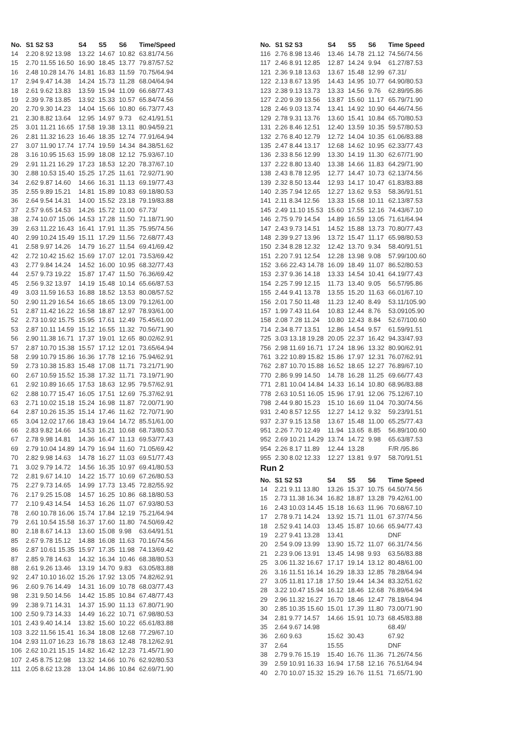| No. | S1 S2 S3 | S4 | S5 | S6 | Time/Speed |
| --- | --- | --- | --- | --- | --- |
| 14 | 2.20 8.92 13.98 | 13.22 | 14.67 | 10.82 | 63.81/74.56 |
| 15 | 2.70 11.55 16.50 | 16.90 | 18.45 | 13.77 | 79.87/57.52 |
| 16 | 2.48 10.28 14.76 | 14.81 | 16.83 | 11.59 | 70.75/64.94 |
| 17 | 2.94 9.47 14.38 | 14.24 | 15.73 | 11.28 | 68.04/64.94 |
| 18 | 2.61 9.62 13.83 | 13.59 | 15.94 | 11.09 | 66.68/77.43 |
| 19 | 2.39 9.78 13.85 | 13.92 | 15.33 | 10.57 | 65.84/74.56 |
| 20 | 2.70 9.30 14.23 | 14.04 | 15.66 | 10.80 | 66.73/77.43 |
| 21 | 2.30 8.82 13.64 | 12.95 | 14.97 | 9.73 | 62.41/91.51 |
| 25 | 3.01 11.21 16.65 | 17.58 | 19.38 | 13.11 | 80.94/59.21 |
| 26 | 2.81 11.32 16.23 | 16.46 | 18.35 | 12.74 | 77.91/64.94 |
| 27 | 3.07 11.90 17.74 | 17.74 | 19.59 | 14.34 | 84.38/51.62 |
| 28 | 3.16 10.95 15.63 | 15.99 | 18.08 | 12.12 | 75.93/67.10 |
| 29 | 2.91 11.21 16.29 | 17.23 | 18.53 | 12.20 | 78.37/67.10 |
| 30 | 2.88 10.53 15.40 | 15.25 | 17.25 | 11.61 | 72.92/71.90 |
| 34 | 2.62 9.87 14.60 | 14.66 | 16.31 | 11.13 | 69.19/77.43 |
| 35 | 2.55 9.89 15.21 | 14.81 | 15.89 | 10.83 | 69.18/80.53 |
| 36 | 2.64 9.54 14.31 | 14.00 | 15.52 | 23.18 | 79.19/83.88 |
| 37 | 2.57 9.65 14.53 | 14.26 | 15.72 | 11.00 | 67.73/ |
| 38 | 2.74 10.07 15.06 | 14.53 | 17.28 | 11.50 | 71.18/71.90 |
| 39 | 2.63 11.22 16.43 | 16.41 | 17.91 | 11.35 | 75.95/74.56 |
| 40 | 2.99 10.24 15.49 | 15.11 | 17.29 | 11.56 | 72.68/77.43 |
| 41 | 2.58 9.97 14.26 | 14.79 | 16.27 | 11.54 | 69.41/69.42 |
| 42 | 2.72 10.42 15.62 | 15.69 | 17.07 | 12.01 | 73.53/69.42 |
| 43 | 2.77 9.84 14.24 | 14.52 | 16.00 | 10.95 | 68.32/77.43 |
| 44 | 2.57 9.73 19.22 | 15.87 | 17.47 | 11.50 | 76.36/69.42 |
| 45 | 2.56 9.32 13.97 | 14.19 | 15.48 | 10.14 | 65.66/87.53 |
| 49 | 3.03 11.59 16.53 | 16.88 | 18.52 | 13.53 | 80.08/57.52 |
| 50 | 2.90 11.29 16.54 | 16.65 | 18.65 | 13.09 | 79.12/61.00 |
| 51 | 2.87 11.42 16.22 | 16.58 | 18.87 | 12.97 | 78.93/61.00 |
| 52 | 2.73 10.92 15.75 | 15.95 | 17.61 | 12.49 | 75.45/61.00 |
| 53 | 2.87 10.11 14.59 | 15.12 | 16.55 | 11.32 | 70.56/71.90 |
| 56 | 2.90 11.38 16.71 | 17.37 | 19.01 | 12.65 | 80.02/62.91 |
| 57 | 2.87 10.70 15.38 | 15.57 | 17.12 | 12.01 | 73.65/64.94 |
| 58 | 2.99 10.79 15.86 | 16.36 | 17.78 | 12.16 | 75.94/62.91 |
| 59 | 2.73 10.38 15.83 | 15.48 | 17.08 | 11.71 | 73.21/71.90 |
| 60 | 2.67 10.59 15.52 | 15.38 | 17.32 | 11.71 | 73.19/71.90 |
| 61 | 2.92 10.89 16.65 | 17.53 | 18.63 | 12.95 | 79.57/62.91 |
| 62 | 2.88 10.77 15.47 | 16.05 | 17.51 | 12.69 | 75.37/62.91 |
| 63 | 2.71 10.02 15.18 | 15.24 | 16.98 | 11.87 | 72.00/71.90 |
| 64 | 2.87 10.26 15.35 | 15.14 | 17.46 | 11.62 | 72.70/71.90 |
| 65 | 3.04 12.02 17.66 | 18.43 | 19.64 | 14.72 | 85.51/61.00 |
| 66 | 2.83 9.82 14.66 | 14.53 | 16.21 | 10.68 | 68.73/80.53 |
| 67 | 2.78 9.98 14.81 | 14.36 | 16.47 | 11.13 | 69.53/77.43 |
| 69 | 2.79 10.04 14.89 | 14.79 | 16.94 | 11.60 | 71.05/69.42 |
| 70 | 2.82 9.98 14.63 | 14.78 | 16.27 | 11.03 | 69.51/77.43 |
| 71 | 3.02 9.79 14.72 | 14.56 | 16.35 | 10.97 | 69.41/80.53 |
| 72 | 2.81 9.67 14.10 | 14.22 | 15.77 | 10.69 | 67.26/80.53 |
| 75 | 2.27 9.73 14.65 | 14.99 | 17.73 | 13.45 | 72.82/55.92 |
| 76 | 2.17 9.25 15.08 | 14.57 | 16.25 | 10.86 | 68.18/80.53 |
| 77 | 2.10 9.43 14.54 | 14.53 | 16.26 | 11.07 | 67.93/80.53 |
| 78 | 2.60 10.78 16.06 | 15.74 | 17.84 | 12.19 | 75.21/64.94 |
| 79 | 2.61 10.54 15.58 | 16.37 | 17.60 | 11.80 | 74.50/69.42 |
| 80 | 2.18 8.67 14.13 | 13.60 | 15.08 | 9.98 | 63.64/91.51 |
| 85 | 2.67 9.78 15.12 | 14.88 | 16.08 | 11.63 | 70.16/74.56 |
| 86 | 2.87 10.61 15.35 | 15.97 | 17.35 | 11.98 | 74.13/69.42 |
| 87 | 2.85 9.78 14.63 | 14.32 | 16.34 | 10.46 | 68.38/80.53 |
| 88 | 2.61 9.26 13.46 | 13.19 | 14.70 | 9.83 | 63.05/83.88 |
| 92 | 2.47 10.10 16.02 | 15.26 | 17.92 | 13.05 | 74.82/62.91 |
| 96 | 2.60 9.76 14.49 | 14.31 | 16.09 | 10.78 | 68.03/77.43 |
| 98 | 2.31 9.50 14.56 | 14.42 | 15.85 | 10.84 | 67.48/77.43 |
| 99 | 2.38 9.71 14.31 | 14.37 | 15.90 | 11.13 | 67.80/71.90 |
| 100 | 2.50 9.73 14.33 | 14.49 | 16.22 | 10.71 | 67.98/80.53 |
| 101 | 2.43 9.40 14.14 | 13.82 | 15.60 | 10.22 | 65.61/83.88 |
| 103 | 3.22 11.56 15.41 | 16.34 | 18.08 | 12.68 | 77.29/67.10 |
| 104 | 2.93 11.07 16.23 | 16.78 | 18.63 | 12.48 | 78.12/62.91 |
| 106 | 2.62 10.21 15.15 | 14.82 | 16.42 | 12.23 | 71.45/71.90 |
| 107 | 2.45 8.75 12.98 | 13.32 | 14.66 | 10.76 | 62.92/80.53 |
| 111 | 2.05 8.62 13.28 | 13.04 | 14.86 | 10.84 | 62.69/71.90 |
| No. | S1 S2 S3 | S4 | S5 | S6 | Time Speed |
| --- | --- | --- | --- | --- | --- |
| 116 | 2.76 8.98 13.46 | 13.46 | 14.78 | 21.12 | 74.56/74.56 |
| 117 | 2.46 8.91 12.85 | 12.87 | 14.24 | 9.94 | 61.27/87.53 |
| 121 | 2.36 9.18 13.63 | 13.67 | 15.48 | 12.99 | 67.31/ |
| 122 | 2.13 8.67 13.95 | 14.43 | 14.95 | 10.77 | 64.90/80.53 |
| 123 | 2.38 9.13 13.73 | 13.33 | 14.56 | 9.76 | 62.89/95.86 |
| 127 | 2.20 9.39 13.56 | 13.87 | 15.60 | 11.17 | 65.79/71.90 |
| 128 | 2.46 9.03 13.74 | 13.41 | 14.92 | 10.90 | 64.46/74.56 |
| 129 | 2.78 9.31 13.76 | 13.60 | 15.41 | 10.84 | 65.70/80.53 |
| 131 | 2.26 8.46 12.51 | 12.40 | 13.59 | 10.35 | 59.57/80.53 |
| 132 | 2.76 8.40 12.79 | 12.72 | 14.04 | 10.35 | 61.06/83.88 |
| 135 | 2.47 8.44 13.17 | 12.68 | 14.62 | 10.95 | 62.33/77.43 |
| 136 | 2.33 8.56 12.99 | 13.30 | 14.19 | 11.30 | 62.67/71.90 |
| 137 | 2.22 8.80 13.40 | 13.38 | 14.66 | 11.83 | 64.29/71.90 |
| 138 | 2.43 8.78 12.95 | 12.77 | 14.47 | 10.73 | 62.13/74.56 |
| 139 | 2.32 8.50 13.44 | 12.93 | 14.17 | 10.47 | 61.83/83.88 |
| 140 | 2.35 7.94 12.65 | 12.27 | 13.62 | 9.53 | 58.36/91.51 |
| 141 | 2.11 8.34 12.56 | 13.33 | 15.68 | 10.11 | 62.13/87.53 |
| 145 | 2.49 11.10 15.53 | 15.60 | 17.55 | 12.16 | 74.43/67.10 |
| 146 | 2.75 9.79 14.54 | 14.89 | 16.59 | 13.05 | 71.61/64.94 |
| 147 | 2.43 9.73 14.51 | 14.52 | 15.88 | 13.73 | 70.80/77.43 |
| 148 | 2.39 9.27 13.96 | 13.72 | 15.47 | 11.17 | 65.98/80.53 |
| 150 | 2.34 8.28 12.32 | 12.42 | 13.70 | 9.34 | 58.40/91.51 |
| 151 | 2.20 7.91 12.54 | 12.28 | 13.98 | 9.08 | 57.99/100.60 |
| 152 | 3.66 22.43 14.78 | 16.09 | 18.49 | 11.07 | 86.52/80.53 |
| 153 | 2.37 9.36 14.18 | 13.33 | 14.54 | 10.41 | 64.19/77.43 |
| 154 | 2.25 7.99 12.15 | 11.73 | 13.40 | 9.05 | 56.57/95.86 |
| 155 | 2.44 9.41 13.78 | 13.55 | 15.20 | 11.63 | 66.01/67.10 |
| 156 | 2.01 7.50 11.48 | 11.23 | 12.40 | 8.49 | 53.11/105.90 |
| 157 | 1.99 7.43 11.64 | 10.83 | 12.44 | 8.76 | 53.09105.90 |
| 158 | 2.08 7.28 11.24 | 10.80 | 12.43 | 8.84 | 52.67/100.60 |
| 714 | 2.34 8.77 13.51 | 12.86 | 14.54 | 9.57 | 61.59/91.51 |
| 725 | 3.03 13.18 19.28 | 20.05 | 22.37 | 16.42 | 94.33/47.93 |
| 756 | 2.98 11.69 16.71 | 17.24 | 18.96 | 13.32 | 80.90/62.91 |
| 761 | 3.22 10.89 15.82 | 15.86 | 17.97 | 12.31 | 76.07/62.91 |
| 762 | 2.87 10.70 15.88 | 16.52 | 18.65 | 12.27 | 76.89/67.10 |
| 770 | 2.86 9.99 14.50 | 14.78 | 16.28 | 11.25 | 69.66/77.43 |
| 771 | 2.81 10.04 14.84 | 14.33 | 16.14 | 10.80 | 68.96/83.88 |
| 778 | 2.63 10.51 16.05 | 15.96 | 17.91 | 12.06 | 75.12/67.10 |
| 798 | 2.44 9.80 15.23 | 15.10 | 16.69 | 11.04 | 70.30/74.56 |
| 931 | 2.40 8.57 12.55 | 12.27 | 14.12 | 9.32 | 59.23/91.51 |
| 937 | 2.37 9.15 13.58 | 13.67 | 15.48 | 11.00 | 65.25/77.43 |
| 951 | 2.26 7.70 12.49 | 11.94 | 13.65 | 8.85 | 56.89/100.60 |
| 952 | 2.69 10.21 14.29 | 13.74 | 14.72 | 9.98 | 65.63/87.53 |
| 954 | 2.26 8.17 11.89 | 12.44 | 13.28 | | F/R /95.86 |
| 955 | 2.30 8.02 12.33 | 12.27 | 13.81 | 9.97 | 58.70/91.51 |
Run 2
| No. | S1 S2 S3 | S4 | S5 | S6 | Time Speed |
| --- | --- | --- | --- | --- | --- |
| 14 | 2.21 9.11 13.80 | 13.26 | 15.37 | 10.75 | 64.50/74.56 |
| 15 | 2.73 11.38 16.34 | 16.82 | 18.87 | 13.28 | 79.42/61.00 |
| 16 | 2.43 10.03 14.45 | 15.18 | 16.63 | 11.96 | 70.68/67.10 |
| 17 | 2.78 9.71 14.24 | 13.92 | 15.71 | 11.01 | 67.37/74.56 |
| 18 | 2.52 9.41 14.03 | 13.45 | 15.87 | 10.66 | 65.94/77.43 |
| 19 | 2.27 9.41 13.28 | 13.41 | | | DNF |
| 20 | 2.54 9.09 13.99 | 13.90 | 15.72 | 11.07 | 66.31/74.56 |
| 21 | 2.23 9.06 13.91 | 13.45 | 14.98 | 9.93 | 63.56/83.88 |
| 25 | 3.06 11.32 16.67 | 17.17 | 19.14 | 13.12 | 80.48/61.00 |
| 26 | 3.16 11.51 16.14 | 16.29 | 18.33 | 12.85 | 78.28/64.94 |
| 27 | 3.05 11.81 17.18 | 17.50 | 19.44 | 14.34 | 83.32/51.62 |
| 28 | 3.22 10.47 15.94 | 16.12 | 18.46 | 12.68 | 76.89/64.94 |
| 29 | 2.96 11.32 16.27 | 16.70 | 18.46 | 12.47 | 78.18/64.94 |
| 30 | 2.85 10.35 15.60 | 15.01 | 17.39 | 11.80 | 73.00/71.90 |
| 34 | 2.81 9.77 14.57 | 14.66 | 15.91 | 10.73 | 68.45/83.88 |
| 35 | 2.64 9.67 14.98 | | | | 68.49/ |
| 36 | 2.60 9.63 | 15.62 | 30.43 | | 67.92 |
| 37 | 2.64 | 15.55 | | | DNF |
| 38 | 2.79 9.76 15.19 | 15.40 | 16.76 | 11.36 | 71.26/74.56 |
| 39 | 2.59 10.91 16.33 | 16.94 | 17.58 | 12.16 | 76.51/64.94 |
| 40 | 2.70 10.07 15.32 | 15.29 | 16.76 | 11.51 | 71.65/71.90 |